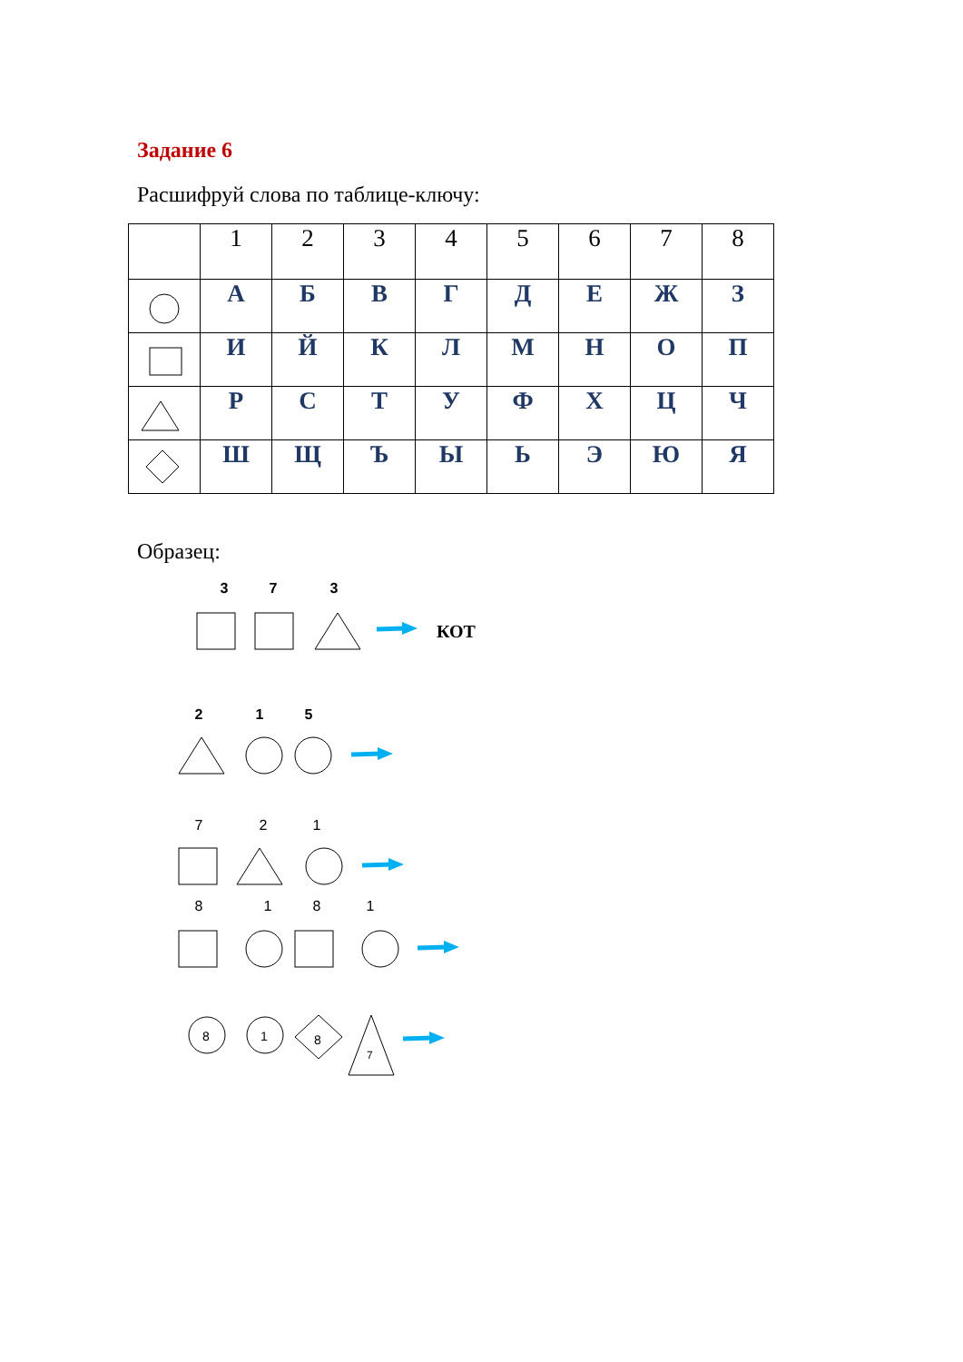Задание 6
Расшифруй слова по таблице-ключу:
| | 1 | 2 | 3 | 4 | 5 | 6 | 7 | 8 |
| --- | --- | --- | --- | --- | --- | --- | --- | --- |
| | А | Б | В | Г | Д | Е | Ж | З |
| | И | Й | К | Л | М | Н | О | П |
| | Р | С | Т | У | Ф | Х | Ц | Ч |
| | Ш | Щ | Ъ | Ы | Ь | Э | Ю | Я |
Образец:
3 7 3
КОТ
2 1 5
721
8181
8
1
8
7